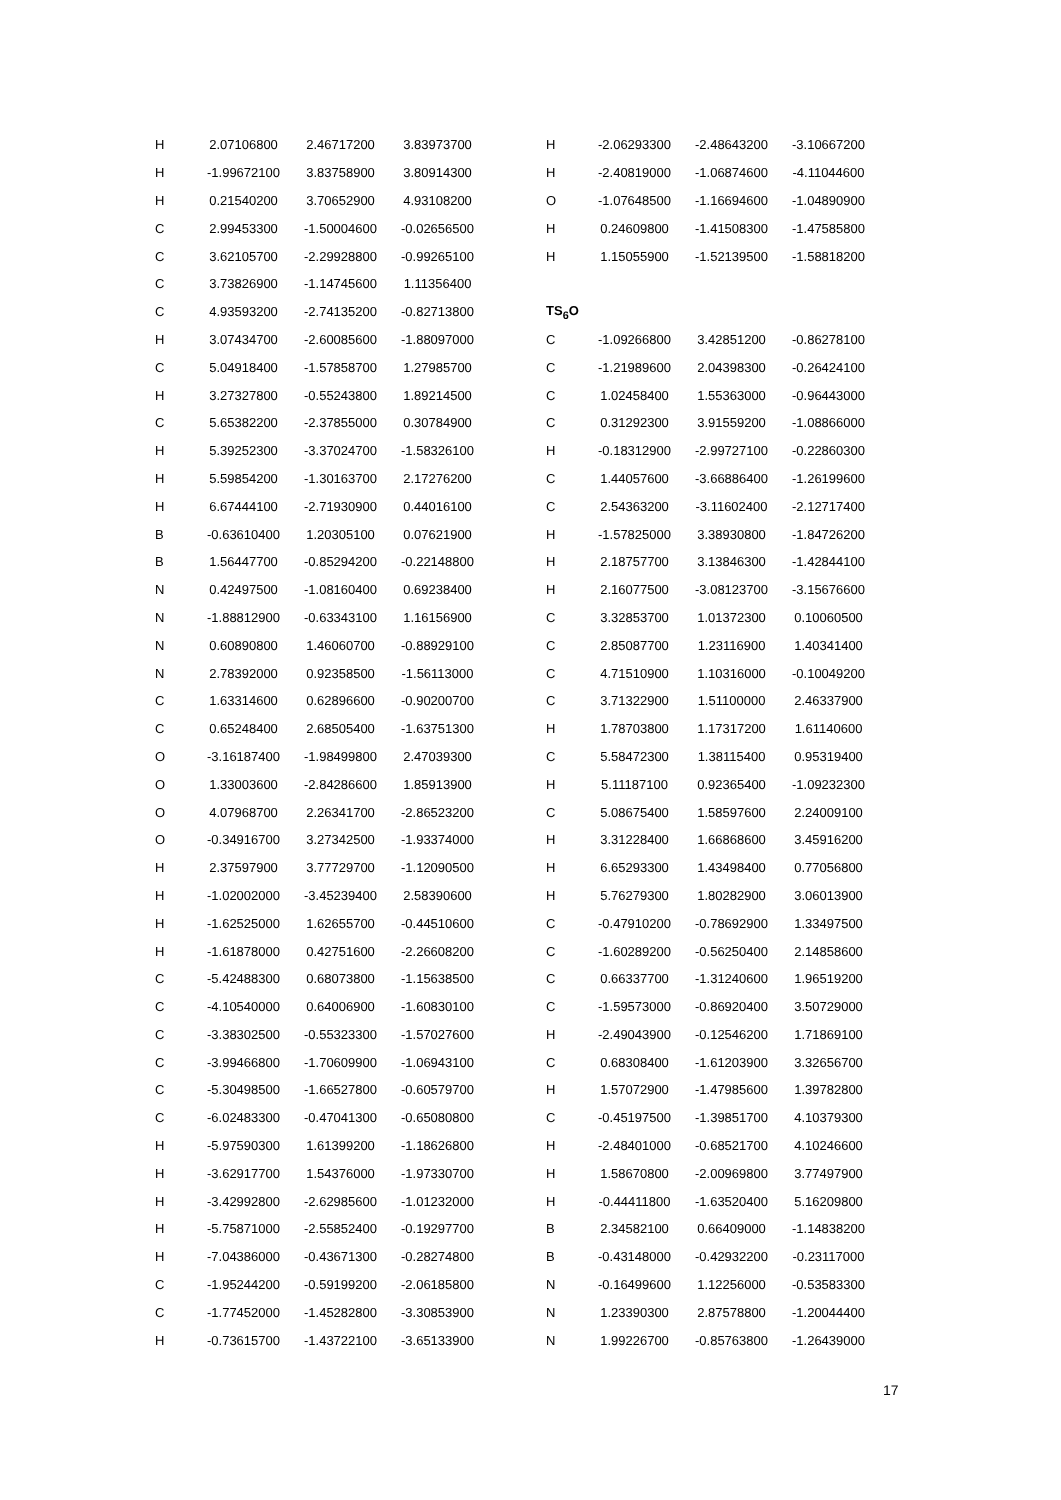| H | 2.07106800 | 2.46717200 | 3.83973700 |
| H | -1.99672100 | 3.83758900 | 3.80914300 |
| H | 0.21540200 | 3.70652900 | 4.93108200 |
| C | 2.99453300 | -1.50004600 | -0.02656500 |
| C | 3.62105700 | -2.29928800 | -0.99265100 |
| C | 3.73826900 | -1.14745600 | 1.11356400 |
| C | 4.93593200 | -2.74135200 | -0.82713800 |
| H | 3.07434700 | -2.60085600 | -1.88097000 |
| C | 5.04918400 | -1.57858700 | 1.27985700 |
| H | 3.27327800 | -0.55243800 | 1.89214500 |
| C | 5.65382200 | -2.37855000 | 0.30784900 |
| H | 5.39252300 | -3.37024700 | -1.58326100 |
| H | 5.59854200 | -1.30163700 | 2.17276200 |
| H | 6.67444100 | -2.71930900 | 0.44016100 |
| B | -0.63610400 | 1.20305100 | 0.07621900 |
| B | 1.56447700 | -0.85294200 | -0.22148800 |
| N | 0.42497500 | -1.08160400 | 0.69238400 |
| N | -1.88812900 | -0.63343100 | 1.16156900 |
| N | 0.60890800 | 1.46060700 | -0.88929100 |
| N | 2.78392000 | 0.92358500 | -1.56113000 |
| C | 1.63314600 | 0.62896600 | -0.90200700 |
| C | 0.65248400 | 2.68505400 | -1.63751300 |
| O | -3.16187400 | -1.98499800 | 2.47039300 |
| O | 1.33003600 | -2.84286600 | 1.85913900 |
| O | 4.07968700 | 2.26341700 | -2.86523200 |
| O | -0.34916700 | 3.27342500 | -1.93374000 |
| H | 2.37597900 | 3.77729700 | -1.12090500 |
| H | -1.02002000 | -3.45239400 | 2.58390600 |
| H | -1.62525000 | 1.62655700 | -0.44510600 |
| H | -1.61878000 | 0.42751600 | -2.26608200 |
| C | -5.42488300 | 0.68073800 | -1.15638500 |
| C | -4.10540000 | 0.64006900 | -1.60830100 |
| C | -3.38302500 | -0.55323300 | -1.57027600 |
| C | -3.99466800 | -1.70609900 | -1.06943100 |
| C | -5.30498500 | -1.66527800 | -0.60579700 |
| C | -6.02483300 | -0.47041300 | -0.65080800 |
| H | -5.97590300 | 1.61399200 | -1.18626800 |
| H | -3.62917700 | 1.54376000 | -1.97330700 |
| H | -3.42992800 | -2.62985600 | -1.01232000 |
| H | -5.75871000 | -2.55852400 | -0.19297700 |
| H | -7.04386000 | -0.43671300 | -0.28274800 |
| C | -1.95244200 | -0.59199200 | -2.06185800 |
| C | -1.77452000 | -1.45282800 | -3.30853900 |
| H | -0.73615700 | -1.43722100 | -3.65133900 |
| H | -2.06293300 | -2.48643200 | -3.10667200 |
| H | -2.40819000 | -1.06874600 | -4.11044600 |
| O | -1.07648500 | -1.16694600 | -1.04890900 |
| H | 0.24609800 | -1.41508300 | -1.47585800 |
| H | 1.15055900 | -1.52139500 | -1.58818200 |
| TS<sub>6</sub>O | | | |
| C | -1.09266800 | 3.42851200 | -0.86278100 |
| C | -1.21989600 | 2.04398300 | -0.26424100 |
| C | 1.02458400 | 1.55363000 | -0.96443000 |
| C | 0.31292300 | 3.91559200 | -1.08866000 |
| H | -0.18312900 | -2.99727100 | -0.22860300 |
| C | 1.44057600 | -3.66886400 | -1.26199600 |
| C | 2.54363200 | -3.11602400 | -2.12717400 |
| H | -1.57825000 | 3.38930800 | -1.84726200 |
| H | 2.18757700 | 3.13846300 | -1.42844100 |
| H | 2.16077500 | -3.08123700 | -3.15676600 |
| C | 3.32853700 | 1.01372300 | 0.10060500 |
| C | 2.85087700 | 1.23116900 | 1.40341400 |
| C | 4.71510900 | 1.10316000 | -0.10049200 |
| C | 3.71322900 | 1.51100000 | 2.46337900 |
| H | 1.78703800 | 1.17317200 | 1.61140600 |
| C | 5.58472300 | 1.38115400 | 0.95319400 |
| H | 5.11187100 | 0.92365400 | -1.09232300 |
| C | 5.08675400 | 1.58597600 | 2.24009100 |
| H | 3.31228400 | 1.66868600 | 3.45916200 |
| H | 6.65293300 | 1.43498400 | 0.77056800 |
| H | 5.76279300 | 1.80282900 | 3.06013900 |
| C | -0.47910200 | -0.78692900 | 1.33497500 |
| C | -1.60289200 | -0.56250400 | 2.14858600 |
| C | 0.66337700 | -1.31240600 | 1.96519200 |
| C | -1.59573000 | -0.86920400 | 3.50729000 |
| H | -2.49043900 | -0.12546200 | 1.71869100 |
| C | 0.68308400 | -1.61203900 | 3.32656700 |
| H | 1.57072900 | -1.47985600 | 1.39782800 |
| C | -0.45197500 | -1.39851700 | 4.10379300 |
| H | -2.48401000 | -0.68521700 | 4.10246600 |
| H | 1.58670800 | -2.00969800 | 3.77497900 |
| H | -0.44411800 | -1.63520400 | 5.16209800 |
| B | 2.34582100 | 0.66409000 | -1.14838200 |
| B | -0.43148000 | -0.42932200 | -0.23117000 |
| N | -0.16499600 | 1.12256000 | -0.53583300 |
| N | 1.23390300 | 2.87578800 | -1.20044400 |
| N | 1.99226700 | -0.85763800 | -1.26439000 |
17